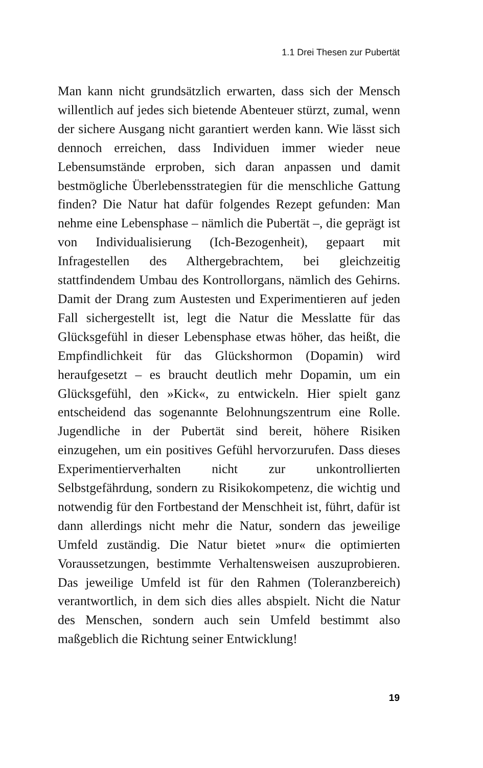1.1 Drei Thesen zur Pubertät
Man kann nicht grundsätzlich erwarten, dass sich der Mensch willentlich auf jedes sich bietende Abenteuer stürzt, zumal, wenn der sichere Ausgang nicht garantiert werden kann. Wie lässt sich dennoch erreichen, dass Individuen immer wieder neue Lebensumstände erproben, sich daran anpassen und damit bestmögliche Überlebensstrategien für die mensch­liche Gattung finden? Die Natur hat dafür folgendes Rezept gefunden: Man nehme eine Lebensphase – nämlich die Pubertät –, die geprägt ist von Individualisierung (Ich-Be­zogenheit), gepaart mit Infragestellen des Althergebrach­tem, bei gleichzeitig stattfindendem Umbau des Kontrollor­gans, nämlich des Gehirns. Damit der Drang zum Austesten und Experimentieren auf jeden Fall sichergestellt ist, legt die Natur die Messlatte für das Glücksgefühl in dieser Lebens­phase etwas höher, das heißt, die Empfindlichkeit für das Glückshormon (Dopamin) wird heraufgesetzt – es braucht deutlich mehr Dopamin, um ein Glücksgefühl, den »Kick«, zu entwickeln. Hier spielt ganz entscheidend das sogenannte Belohnungszentrum eine Rolle. Jugendliche in der Puber­tät sind bereit, höhere Risiken einzugehen, um ein positi­ves Gefühl hervorzurufen. Dass dieses Experimentierverhal­ten nicht zur unkontrollierten Selbstgefährdung, sondern zu Risikokompetenz, die wichtig und notwendig für den Fort­bestand der Menschheit ist, führt, dafür ist dann allerdings nicht mehr die Natur, sondern das jeweilige Umfeld zustän­dig. Die Natur bietet »nur« die optimierten Voraussetzungen, bestimmte Verhaltensweisen auszuprobieren. Das jeweilige Umfeld ist für den Rahmen (Toleranzbereich) verantwort­lich, in dem sich dies alles abspielt. Nicht die Natur des Men­schen, sondern auch sein Umfeld bestimmt also maßgeblich die Richtung seiner Entwicklung!
19